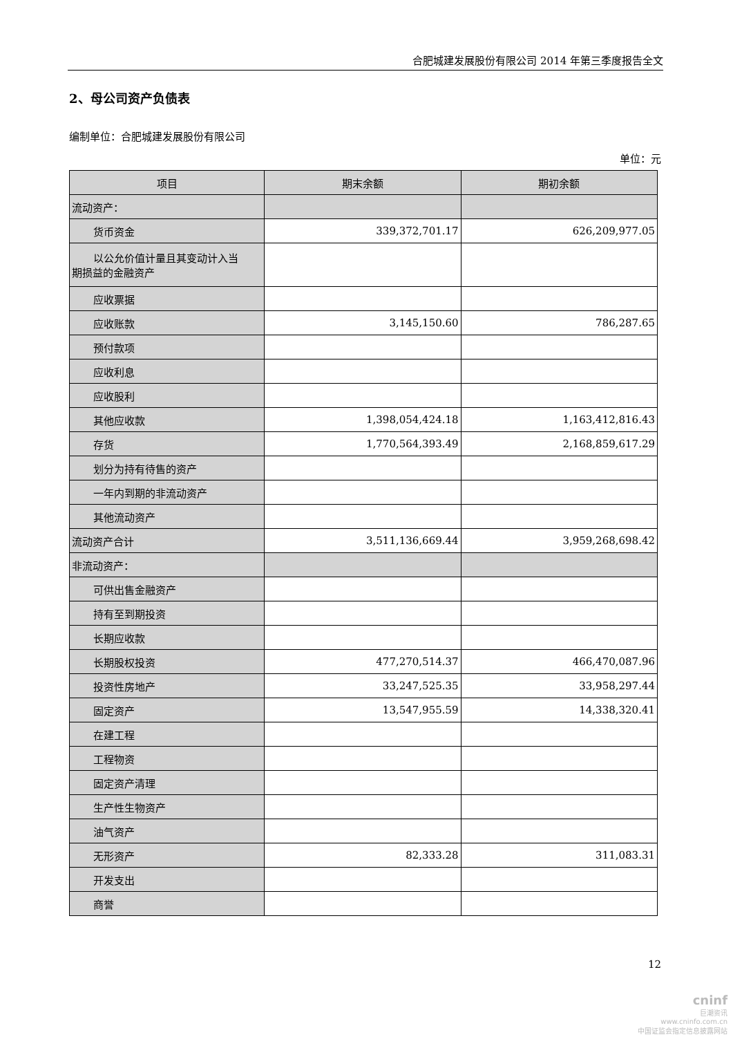合肥城建发展股份有限公司 2014 年第三季度报告全文
2、母公司资产负债表
编制单位：合肥城建发展股份有限公司
单位：元
| 项目 | 期末余额 | 期初余额 |
| --- | --- | --- |
| 流动资产： | | |
| 货币资金 | 339,372,701.17 | 626,209,977.05 |
| 以公允价值计量且其变动计入当 期损益的金融资产 | | |
| 应收票据 | | |
| 应收账款 | 3,145,150.60 | 786,287.65 |
| 预付款项 | | |
| 应收利息 | | |
| 应收股利 | | |
| 其他应收款 | 1,398,054,424.18 | 1,163,412,816.43 |
| 存货 | 1,770,564,393.49 | 2,168,859,617.29 |
| 划分为持有待售的资产 | | |
| 一年内到期的非流动资产 | | |
| 其他流动资产 | | |
| 流动资产合计 | 3,511,136,669.44 | 3,959,268,698.42 |
| 非流动资产： | | |
| 可供出售金融资产 | | |
| 持有至到期投资 | | |
| 长期应收款 | | |
| 长期股权投资 | 477,270,514.37 | 466,470,087.96 |
| 投资性房地产 | 33,247,525.35 | 33,958,297.44 |
| 固定资产 | 13,547,955.59 | 14,338,320.41 |
| 在建工程 | | |
| 工程物资 | | |
| 固定资产清理 | | |
| 生产性生物资产 | | |
| 油气资产 | | |
| 无形资产 | 82,333.28 | 311,083.31 |
| 开发支出 | | |
| 商誉 | | |
12
cninf
巨潮资讯
www.cninfo.com.cn
中国证监会指定信息披露网站